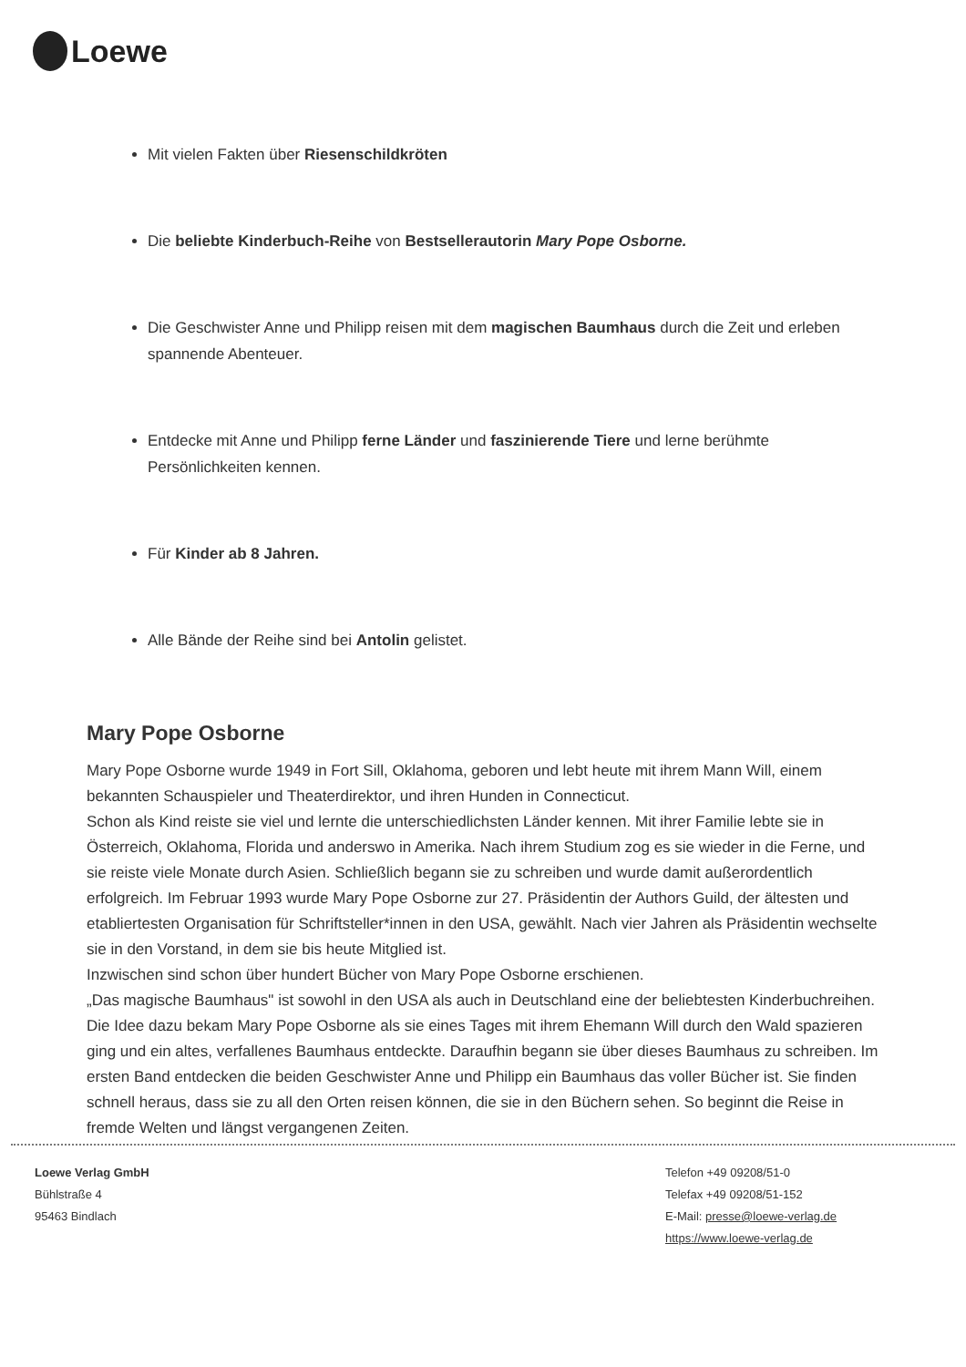Loewe
Mit vielen Fakten über Riesenschildkröten
Die beliebte Kinderbuch-Reihe von Bestsellerautorin Mary Pope Osborne.
Die Geschwister Anne und Philipp reisen mit dem magischen Baumhaus durch die Zeit und erleben spannende Abenteuer.
Entdecke mit Anne und Philipp ferne Länder und faszinierende Tiere und lerne berühmte Persönlichkeiten kennen.
Für Kinder ab 8 Jahren.
Alle Bände der Reihe sind bei Antolin gelistet.
Mary Pope Osborne
Mary Pope Osborne wurde 1949 in Fort Sill, Oklahoma, geboren und lebt heute mit ihrem Mann Will, einem bekannten Schauspieler und Theaterdirektor, und ihren Hunden in Connecticut.
Schon als Kind reiste sie viel und lernte die unterschiedlichsten Länder kennen. Mit ihrer Familie lebte sie in Österreich, Oklahoma, Florida und anderswo in Amerika. Nach ihrem Studium zog es sie wieder in die Ferne, und sie reiste viele Monate durch Asien. Schließlich begann sie zu schreiben und wurde damit außerordentlich erfolgreich. Im Februar 1993 wurde Mary Pope Osborne zur 27. Präsidentin der Authors Guild, der ältesten und etabliertesten Organisation für Schriftsteller*innen in den USA, gewählt. Nach vier Jahren als Präsidentin wechselte sie in den Vorstand, in dem sie bis heute Mitglied ist.
Inzwischen sind schon über hundert Bücher von Mary Pope Osborne erschienen.
„Das magische Baumhaus" ist sowohl in den USA als auch in Deutschland eine der beliebtesten Kinderbuchreihen. Die Idee dazu bekam Mary Pope Osborne als sie eines Tages mit ihrem Ehemann Will durch den Wald spazieren ging und ein altes, verfallenes Baumhaus entdeckte. Daraufhin begann sie über dieses Baumhaus zu schreiben. Im ersten Band entdecken die beiden Geschwister Anne und Philipp ein Baumhaus das voller Bücher ist. Sie finden schnell heraus, dass sie zu all den Orten reisen können, die sie in den Büchern sehen. So beginnt die Reise in fremde Welten und längst vergangenen Zeiten.
Loewe Verlag GmbH
Bühlstraße 4
95463 Bindlach
Telefon +49 09208/51-0
Telefax +49 09208/51-152
E-Mail: presse@loewe-verlag.de
https://www.loewe-verlag.de